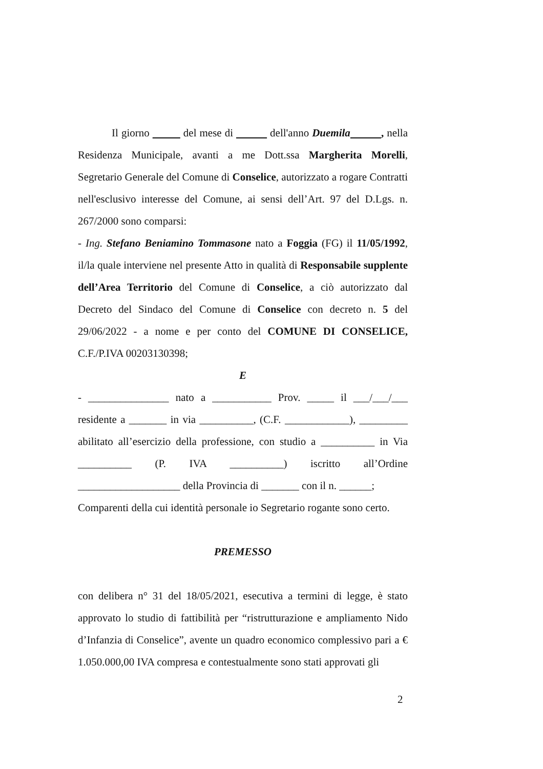Il giorno del mese di dell'anno Duemila , nella Residenza Municipale, avanti a me Dott.ssa Margherita Morelli, Segretario Generale del Comune di Conselice, autorizzato a rogare Contratti nell'esclusivo interesse del Comune, ai sensi dell’Art. 97 del D.Lgs. n. 267/2000 sono comparsi:
- Ing. Stefano Beniamino Tommasone nato a Foggia (FG) il 11/05/1992, il/la quale interviene nel presente Atto in qualità di Responsabile supplente dell’Area Territorio del Comune di Conselice, a ciò autorizzato dal Decreto del Sindaco del Comune di Conselice con decreto n. 5 del 29/06/2022 - a nome e per conto del COMUNE DI CONSELICE, C.F./P.IVA 00203130398;
E
- _______________ nato a ___________ Prov. _____ il ___/___/___ residente a _______ in via __________, (C.F. ____________), _________ abilitato all’esercizio della professione, con studio a __________ in Via __________ (P. IVA __________) iscritto all’Ordine ___________________ della Provincia di _______ con il n. ______;
Comparenti della cui identità personale io Segretario rogante sono certo.
PREMESSO
con delibera n° 31 del 18/05/2021, esecutiva a termini di legge, è stato approvato lo studio di fattibilità per “ristrutturazione e ampliamento Nido d’Infanzia di Conselice”, avente un quadro economico complessivo pari a € 1.050.000,00 IVA compresa e contestualmente sono stati approvati gli
2